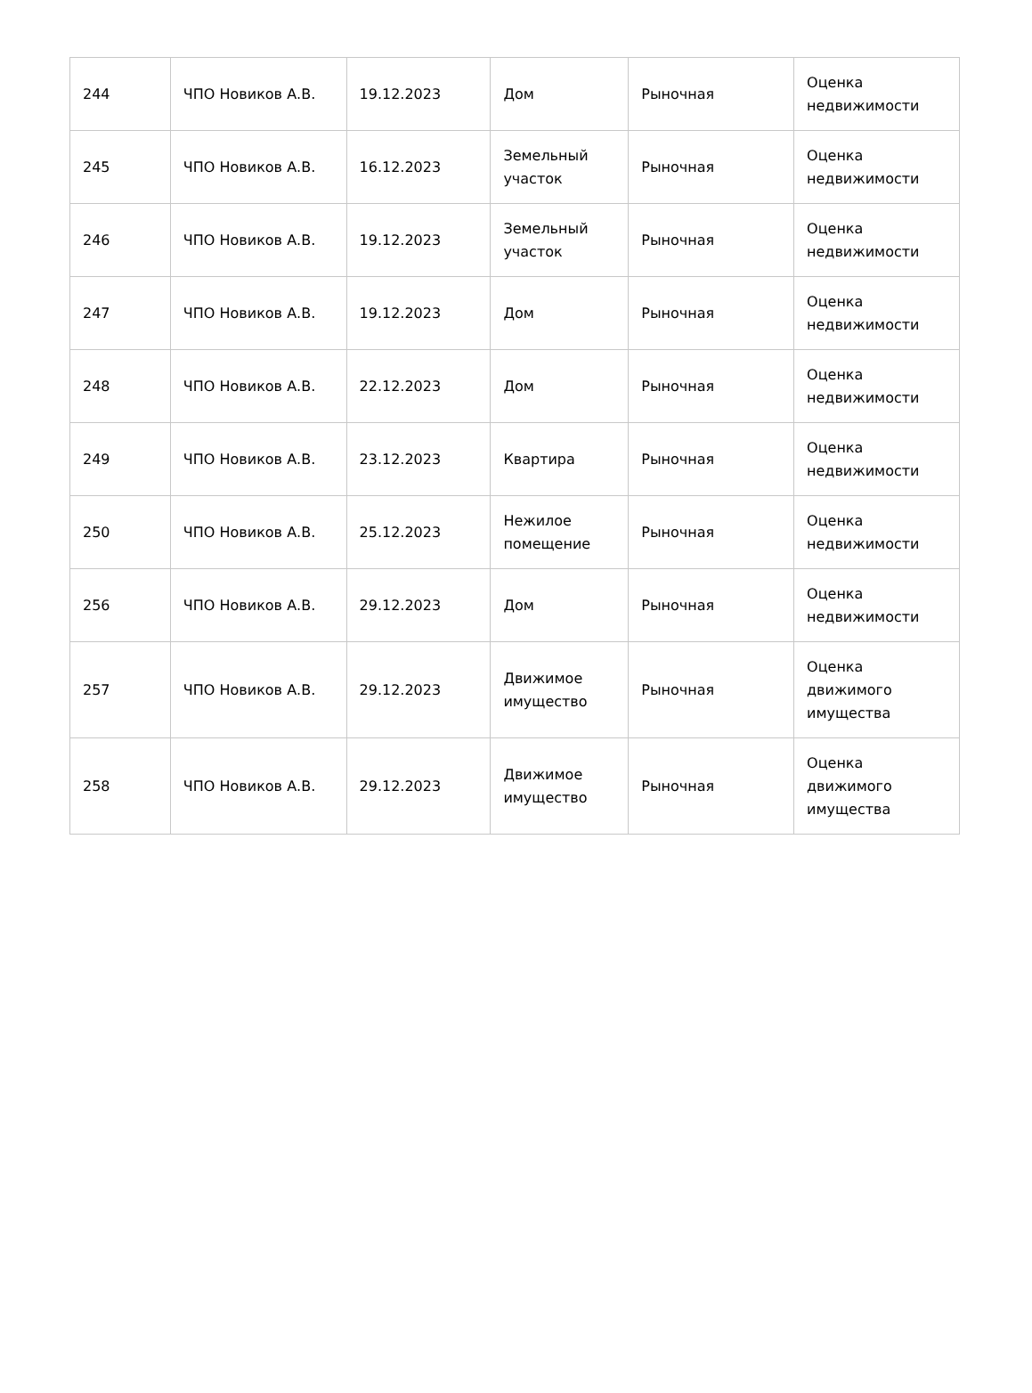| 244 | ЧПО Новиков А.В. | 19.12.2023 | Дом | Рыночная | Оценка недвижимости |
| 245 | ЧПО Новиков А.В. | 16.12.2023 | Земельный участок | Рыночная | Оценка недвижимости |
| 246 | ЧПО Новиков А.В. | 19.12.2023 | Земельный участок | Рыночная | Оценка недвижимости |
| 247 | ЧПО Новиков А.В. | 19.12.2023 | Дом | Рыночная | Оценка недвижимости |
| 248 | ЧПО Новиков А.В. | 22.12.2023 | Дом | Рыночная | Оценка недвижимости |
| 249 | ЧПО Новиков А.В. | 23.12.2023 | Квартира | Рыночная | Оценка недвижимости |
| 250 | ЧПО Новиков А.В. | 25.12.2023 | Нежилое помещение | Рыночная | Оценка недвижимости |
| 256 | ЧПО Новиков А.В. | 29.12.2023 | Дом | Рыночная | Оценка недвижимости |
| 257 | ЧПО Новиков А.В. | 29.12.2023 | Движимое имущество | Рыночная | Оценка движимого имущества |
| 258 | ЧПО Новиков А.В. | 29.12.2023 | Движимое имущество | Рыночная | Оценка движимого имущества |